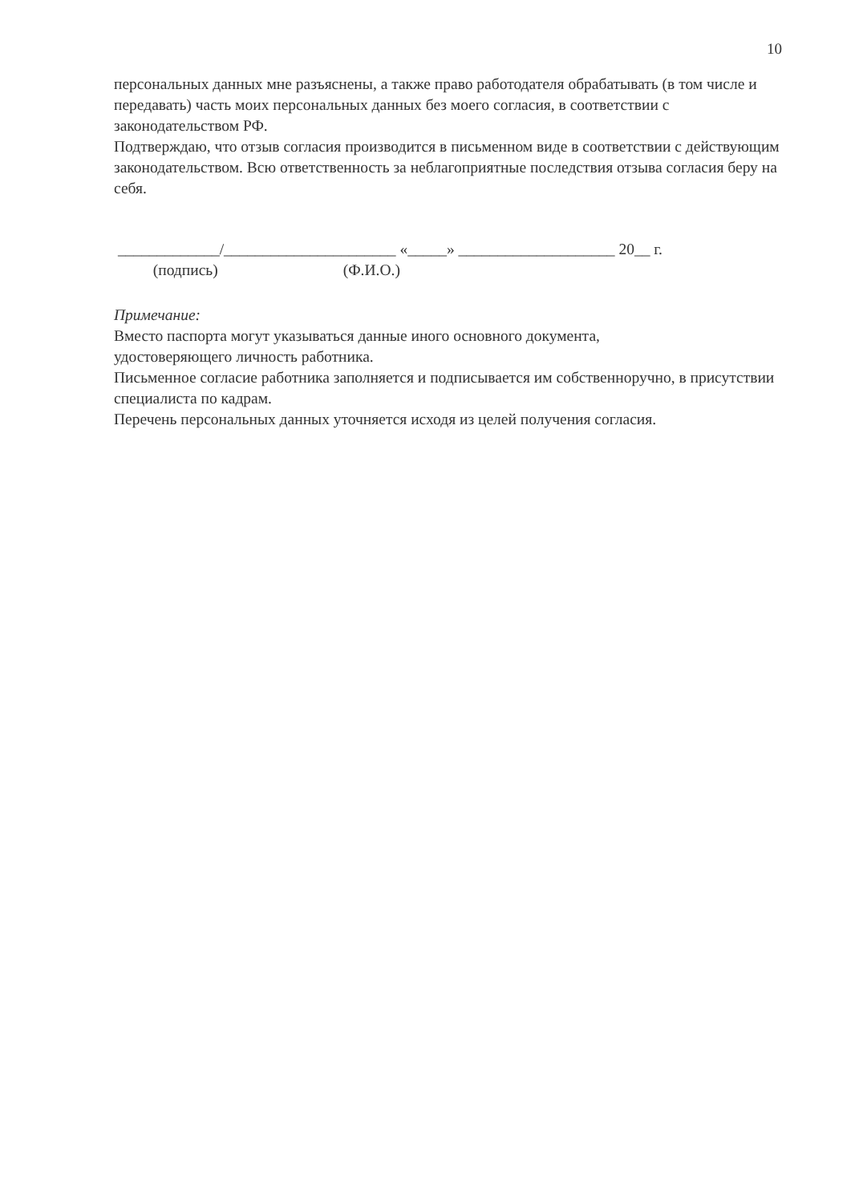10
персональных данных мне разъяснены, а также право работодателя обрабатывать (в том числе и передавать) часть моих персональных данных без моего согласия, в соответствии с законодательством РФ.
Подтверждаю, что отзыв согласия производится в письменном виде в соответствии с действующим законодательством. Всю ответственность за неблагоприятные последствия отзыва согласия беру на себя.
_____________/______________________ «_____» ____________________ 20__ г.
(подпись) (Ф.И.О.)
Примечание:
Вместо паспорта могут указываться данные иного основного документа,
удостоверяющего личность работника.
Письменное согласие работника заполняется и подписывается им собственноручно, в присутствии специалиста по кадрам.
Перечень персональных данных уточняется исходя из целей получения согласия.